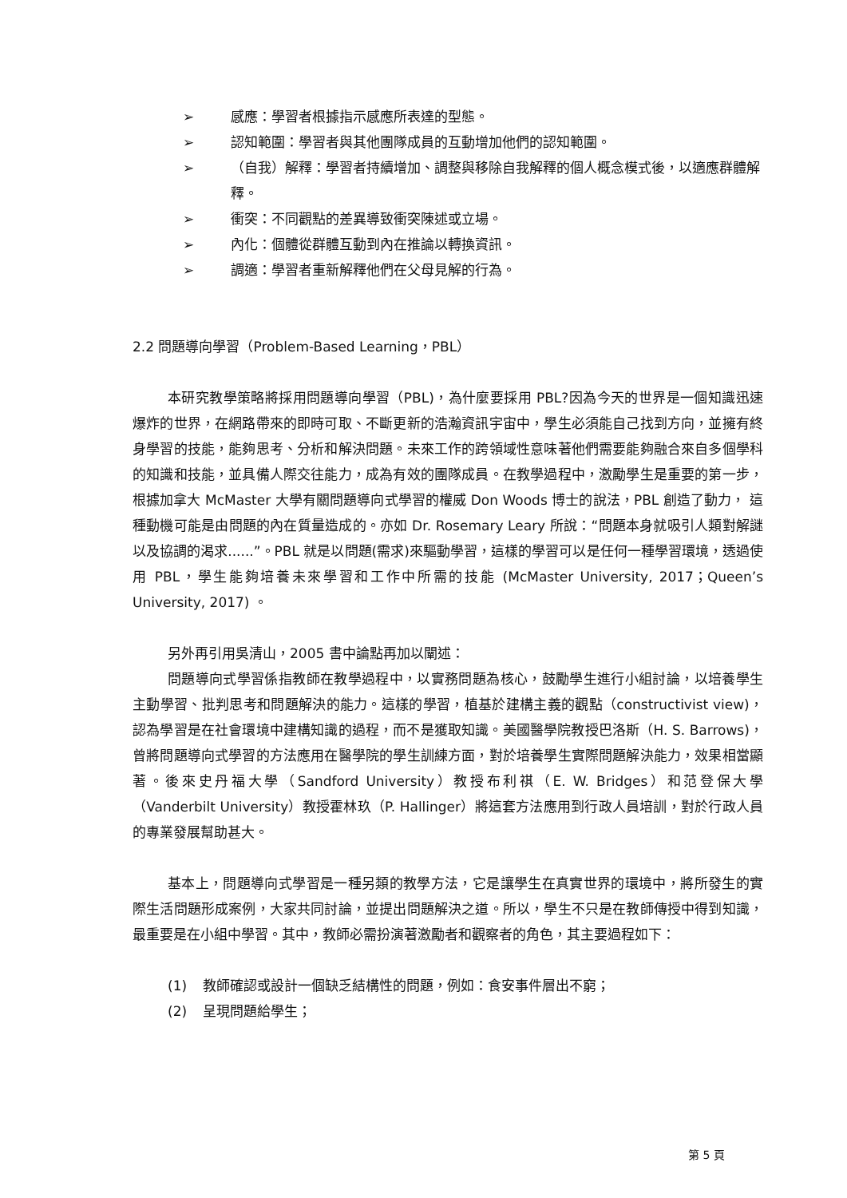➢ 感應：學習者根據指示感應所表達的型態。
➢ 認知範圍：學習者與其他團隊成員的互動增加他們的認知範圍。
➢ （自我）解釋：學習者持續增加、調整與移除自我解釋的個人概念模式後，以適應群體解釋。
➢ 衝突：不同觀點的差異導致衝突陳述或立場。
➢ 內化：個體從群體互動到內在推論以轉換資訊。
➢ 調適：學習者重新解釋他們在父母見解的行為。
2.2 問題導向學習（Problem-Based Learning，PBL）
本研究教學策略將採用問題導向學習（PBL)，為什麼要採用 PBL?因為今天的世界是一個知識迅速爆炸的世界，在網路帶來的即時可取、不斷更新的浩瀚資訊宇宙中，學生必須能自己找到方向，並擁有終身學習的技能，能夠思考、分析和解決問題。未來工作的跨領域性意味著他們需要能夠融合來自多個學科的知識和技能，並具備人際交往能力，成為有效的團隊成員。在教學過程中，激勵學生是重要的第一步，根據加拿大 McMaster 大學有關問題導向式學習的權威 Don Woods 博士的說法，PBL 創造了動力， 這種動機可能是由問題的內在質量造成的。亦如 Dr. Rosemary Leary 所說：“問題本身就吸引人類對解謎以及協調的渴求......”。PBL 就是以問題(需求)來驅動學習，這樣的學習可以是任何一種學習環境，透過使用 PBL，學生能夠培養未來學習和工作中所需的技能 (McMaster University, 2017；Queen’s University, 2017) 。
另外再引用吳清山，2005 書中論點再加以闡述：
問題導向式學習係指教師在教學過程中，以實務問題為核心，鼓勵學生進行小組討論，以培養學生主動學習、批判思考和問題解決的能力。這樣的學習，植基於建構主義的觀點（constructivist view)，認為學習是在社會環境中建構知識的過程，而不是獲取知識。美國醫學院教授巴洛斯（H. S. Barrows)，曾將問題導向式學習的方法應用在醫學院的學生訓練方面，對於培養學生實際問題解決能力，效果相當顯著。後來史丹福大學（Sandford University）教授布利祺（E. W. Bridges）和范登保大學（Vanderbilt University）教授霍林玖（P. Hallinger）將這套方法應用到行政人員培訓，對於行政人員的專業發展幫助甚大。
基本上，問題導向式學習是一種另類的教學方法，它是讓學生在真實世界的環境中，將所發生的實際生活問題形成案例，大家共同討論，並提出問題解決之道。所以，學生不只是在教師傳授中得到知識，最重要是在小組中學習。其中，教師必需扮演著激勵者和觀察者的角色，其主要過程如下：
(1) 教師確認或設計一個缺乏結構性的問題，例如：食安事件層出不窮；
(2) 呈現問題給學生；
第 5 頁